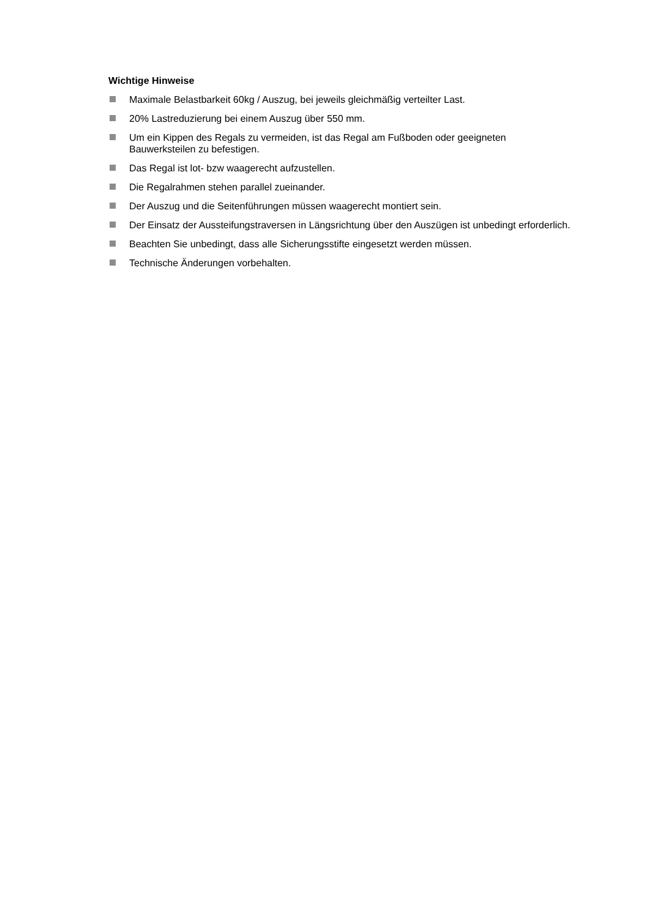Wichtige Hinweise
Maximale Belastbarkeit 60kg / Auszug, bei jeweils gleichmäßig verteilter Last.
20% Lastreduzierung bei einem Auszug über 550 mm.
Um ein Kippen des Regals zu vermeiden, ist das Regal am Fußboden oder geeigneten Bauwerksteilen zu befestigen.
Das Regal ist lot- bzw waagerecht aufzustellen.
Die Regalrahmen stehen parallel zueinander.
Der Auszug und die Seitenführungen müssen waagerecht montiert sein.
Der Einsatz der Aussteifungstraversen in Längsrichtung über den Auszügen ist unbedingt erforderlich.
Beachten Sie unbedingt, dass alle Sicherungsstifte eingesetzt werden müssen.
Technische Änderungen vorbehalten.